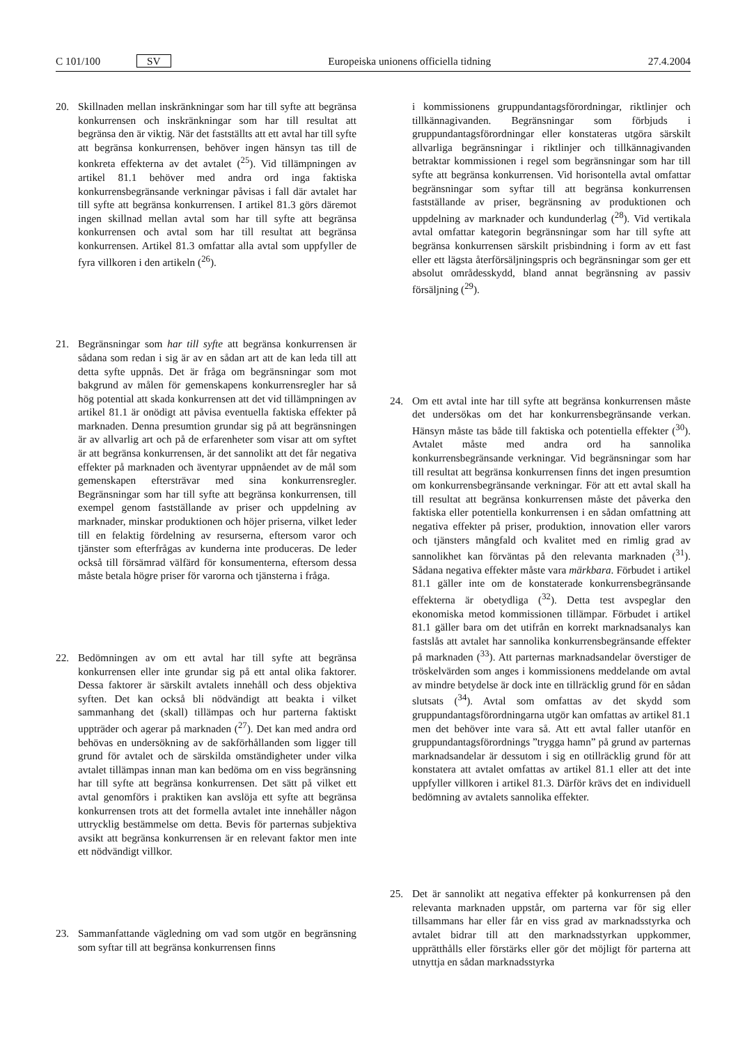C 101/100 SV Europeiska unionens officiella tidning 27.4.2004
20. Skillnaden mellan inskränkningar som har till syfte att begränsa konkurrensen och inskränkningar som har till resultat att begränsa den är viktig. När det fastställts att ett avtal har till syfte att begränsa konkurrensen, behöver ingen hänsyn tas till de konkreta effekterna av det avtalet (<sup>25</sup>). Vid tillämpningen av artikel 81.1 behöver med andra ord inga faktiska konkurrensbegränsande verkningar påvisas i fall där avtalet har till syfte att begränsa konkurrensen. I artikel 81.3 görs däremot ingen skillnad mellan avtal som har till syfte att begränsa konkurrensen och avtal som har till resultat att begränsa konkurrensen. Artikel 81.3 omfattar alla avtal som uppfyller de fyra villkoren i den artikeln (<sup>26</sup>).
21. Begränsningar som har till syfte att begränsa konkurrensen är sådana som redan i sig är av en sådan art att de kan leda till att detta syfte uppnås. Det är fråga om begränsningar som mot bakgrund av målen för gemenskapens konkurrensregler har så hög potential att skada konkurrensen att det vid tillämpningen av artikel 81.1 är onödigt att påvisa eventuella faktiska effekter på marknaden. Denna presumtion grundar sig på att begränsningen är av allvarlig art och på de erfarenheter som visar att om syftet är att begränsa konkurrensen, är det sannolikt att det får negativa effekter på marknaden och äventyrar uppnåendet av de mål som gemenskapen eftersträvar med sina konkurrensregler. Begränsningar som har till syfte att begränsa konkurrensen, till exempel genom fastställande av priser och uppdelning av marknader, minskar produktionen och höjer priserna, vilket leder till en felaktig fördelning av resurserna, eftersom varor och tjänster som efterfrågas av kunderna inte produceras. De leder också till försämrad välfärd för konsumenterna, eftersom dessa måste betala högre priser för varorna och tjänsterna i fråga.
22. Bedömningen av om ett avtal har till syfte att begränsa konkurrensen eller inte grundar sig på ett antal olika faktorer. Dessa faktorer är särskilt avtalets innehåll och dess objektiva syften. Det kan också bli nödvändigt att beakta i vilket sammanhang det (skall) tillämpas och hur parterna faktiskt uppträder och agerar på marknaden (<sup>27</sup>). Det kan med andra ord behövas en undersökning av de sakförhållanden som ligger till grund för avtalet och de särskilda omständigheter under vilka avtalet tillämpas innan man kan bedöma om en viss begränsning har till syfte att begränsa konkurrensen. Det sätt på vilket ett avtal genomförs i praktiken kan avslöja ett syfte att begränsa konkurrensen trots att det formella avtalet inte innehåller någon uttrycklig bestämmelse om detta. Bevis för parternas subjektiva avsikt att begränsa konkurrensen är en relevant faktor men inte ett nödvändigt villkor.
23. Sammanfattande vägledning om vad som utgör en begränsning som syftar till att begränsa konkurrensen finns
i kommissionens gruppundantagsförordningar, riktlinjer och tillkännagivanden. Begränsningar som förbjuds i gruppundantagsförordningar eller konstateras utgöra särskilt allvarliga begränsningar i riktlinjer och tillkännagivanden betraktar kommissionen i regel som begränsningar som har till syfte att begränsa konkurrensen. Vid horisontella avtal omfattar begränsningar som syftar till att begränsa konkurrensen fastställande av priser, begränsning av produktionen och uppdelning av marknader och kundunderlag (<sup>28</sup>). Vid vertikala avtal omfattar kategorin begränsningar som har till syfte att begränsa konkurrensen särskilt prisbindning i form av ett fast eller ett lägsta återförsäljningspris och begränsningar som ger ett absolut områdesskydd, bland annat begränsning av passiv försäljning (<sup>29</sup>).
24. Om ett avtal inte har till syfte att begränsa konkurrensen måste det undersökas om det har konkurrensbegränsande verkan. Hänsyn måste tas både till faktiska och potentiella effekter (<sup>30</sup>). Avtalet måste med andra ord ha sannolika konkurrensbegränsande verkningar. Vid begränsningar som har till resultat att begränsa konkurrensen finns det ingen presumtion om konkurrensbegränsande verkningar. För att ett avtal skall ha till resultat att begränsa konkurrensen måste det påverka den faktiska eller potentiella konkurrensen i en sådan omfattning att negativa effekter på priser, produktion, innovation eller varors och tjänsters mångfald och kvalitet med en rimlig grad av sannolikhet kan förväntas på den relevanta marknaden (<sup>31</sup>). Sådana negativa effekter måste vara märkbara. Förbudet i artikel 81.1 gäller inte om de konstaterade konkurrensbegränsande effekterna är obetydliga (<sup>32</sup>). Detta test avspeglar den ekonomiska metod kommissionen tillämpar. Förbudet i artikel 81.1 gäller bara om det utifrån en korrekt marknadsanalys kan fastslås att avtalet har sannolika konkurrensbegränsande effekter på marknaden (<sup>33</sup>). Att parternas marknadsandelar överstiger de tröskelvärden som anges i kommissionens meddelande om avtal av mindre betydelse är dock inte en tillräcklig grund för en sådan slutsats (<sup>34</sup>). Avtal som omfattas av det skydd som gruppundantagsförordningarna utgör kan omfattas av artikel 81.1 men det behöver inte vara så. Att ett avtal faller utanför en gruppundantagsförordnings ”trygga hamn” på grund av parternas marknadsandelar är dessutom i sig en otillräcklig grund för att konstatera att avtalet omfattas av artikel 81.1 eller att det inte uppfyller villkoren i artikel 81.3. Därför krävs det en individuell bedömning av avtalets sannolika effekter.
25. Det är sannolikt att negativa effekter på konkurrensen på den relevanta marknaden uppstår, om parterna var för sig eller tillsammans har eller får en viss grad av marknadsstyrka och avtalet bidrar till att den marknadsstyrkan uppkommer, upprätthålls eller förstärks eller gör det möjligt för parterna att utnyttja en sådan marknadsstyrka